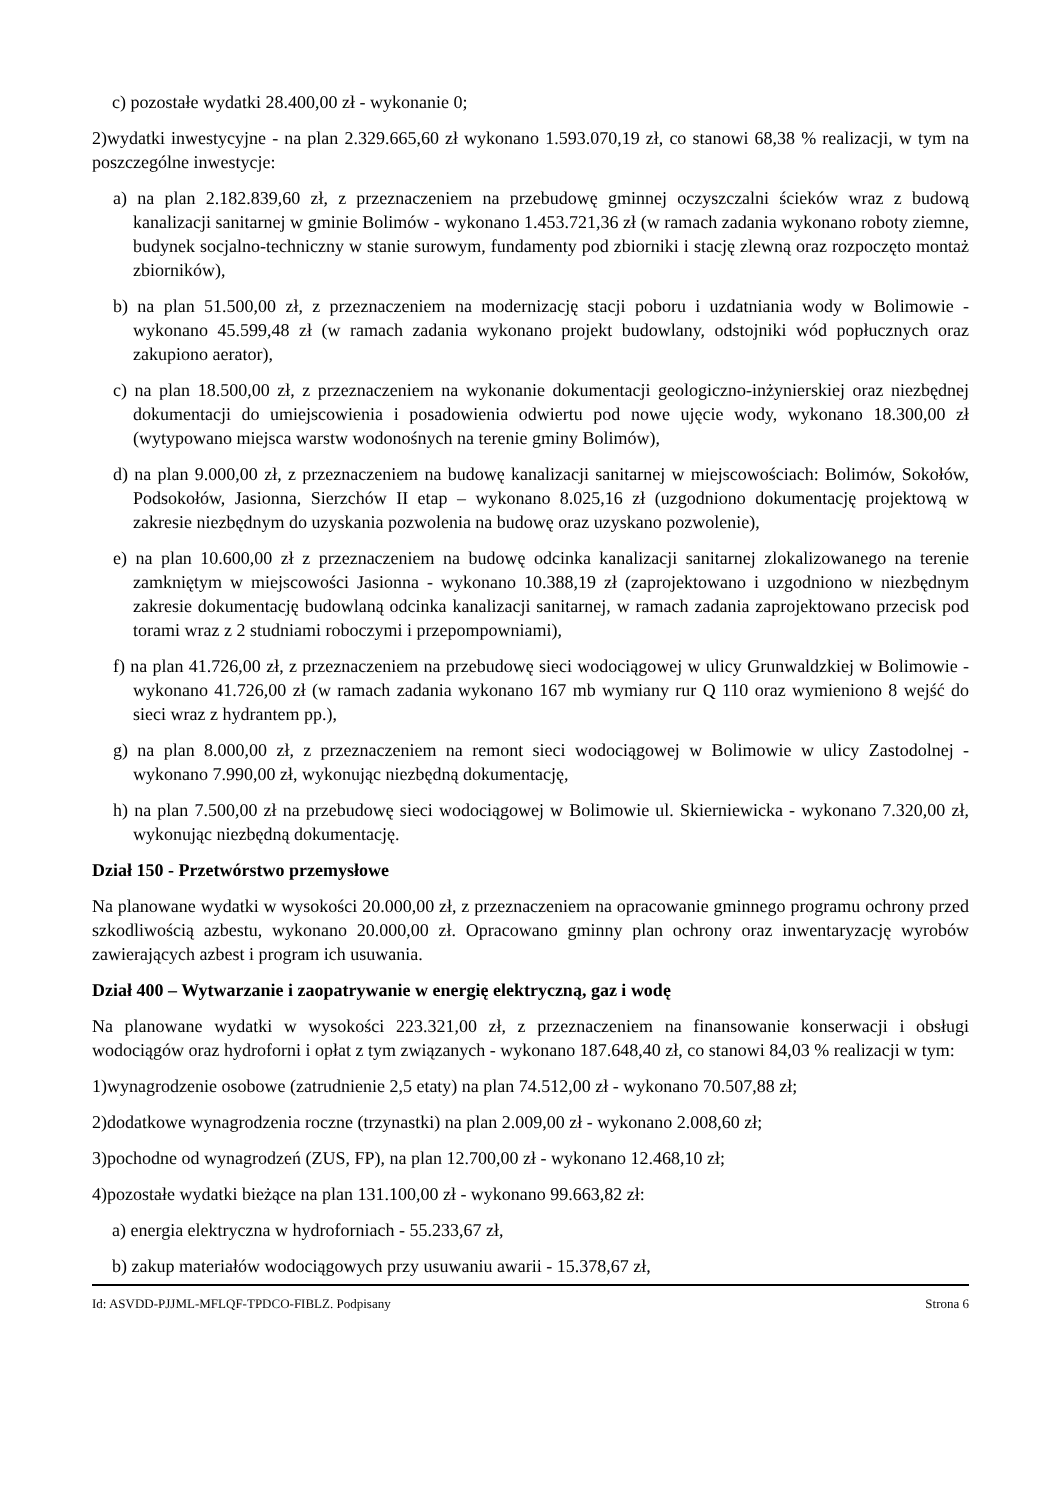c) pozostałe wydatki 28.400,00 zł - wykonanie 0;
2)wydatki inwestycyjne - na plan 2.329.665,60 zł wykonano 1.593.070,19 zł, co stanowi 68,38 % realizacji, w tym na poszczególne inwestycje:
a) na plan 2.182.839,60 zł, z przeznaczeniem na przebudowę gminnej oczyszczalni ścieków wraz z budową kanalizacji sanitarnej w gminie Bolimów - wykonano 1.453.721,36 zł (w ramach zadania wykonano roboty ziemne, budynek socjalno-techniczny w stanie surowym, fundamenty pod zbiorniki i stację zlewną oraz rozpoczęto montaż zbiorników),
b) na plan 51.500,00 zł, z przeznaczeniem na modernizację stacji poboru i uzdatniania wody w Bolimowie - wykonano 45.599,48 zł (w ramach zadania wykonano projekt budowlany, odstojniki wód popłucznych oraz zakupiono aerator),
c) na plan 18.500,00 zł, z przeznaczeniem na wykonanie dokumentacji geologiczno-inżynierskiej oraz niezbędnej dokumentacji do umiejscowienia i posadowienia odwiertu pod nowe ujęcie wody, wykonano 18.300,00 zł (wytypowano miejsca warstw wodonośnych na terenie gminy Bolimów),
d) na plan 9.000,00 zł, z przeznaczeniem na budowę kanalizacji sanitarnej w miejscowościach: Bolimów, Sokołów, Podsokołów, Jasionna, Sierzchów II etap – wykonano 8.025,16 zł (uzgodniono dokumentację projektową w zakresie niezbędnym do uzyskania pozwolenia na budowę oraz uzyskano pozwolenie),
e) na plan 10.600,00 zł z przeznaczeniem na budowę odcinka kanalizacji sanitarnej zlokalizowanego na terenie zamkniętym w miejscowości Jasionna - wykonano 10.388,19 zł (zaprojektowano i uzgodniono w niezbędnym zakresie dokumentację budowlaną odcinka kanalizacji sanitarnej, w ramach zadania zaprojektowano przecisk pod torami wraz z 2 studniami roboczymi i przepompowniami),
f) na plan 41.726,00 zł, z przeznaczeniem na przebudowę sieci wodociągowej w ulicy Grunwaldzkiej w Bolimowie - wykonano 41.726,00 zł (w ramach zadania wykonano 167 mb wymiany rur Q 110 oraz wymieniono 8 wejść do sieci wraz z hydrantem pp.),
g) na plan 8.000,00 zł, z przeznaczeniem na remont sieci wodociągowej w Bolimowie w ulicy Zastodolnej - wykonano 7.990,00 zł, wykonując niezbędną dokumentację,
h) na plan 7.500,00 zł na przebudowę sieci wodociągowej w Bolimowie ul. Skierniewicka - wykonano 7.320,00 zł, wykonując niezbędną dokumentację.
Dział 150 - Przetwórstwo przemysłowe
Na planowane wydatki w wysokości 20.000,00 zł, z przeznaczeniem na opracowanie gminnego programu ochrony przed szkodliwością azbestu, wykonano 20.000,00 zł. Opracowano gminny plan ochrony oraz inwentaryzację wyrobów zawierających azbest i program ich usuwania.
Dział 400 – Wytwarzanie i zaopatrywanie w energię elektryczną, gaz i wodę
Na planowane wydatki w wysokości 223.321,00 zł, z przeznaczeniem na finansowanie konserwacji i obsługi wodociągów oraz hydroforni i opłat z tym związanych - wykonano 187.648,40 zł, co stanowi 84,03 % realizacji w tym:
1)wynagrodzenie osobowe (zatrudnienie 2,5 etaty) na plan 74.512,00 zł - wykonano 70.507,88 zł;
2)dodatkowe wynagrodzenia roczne (trzynastki) na plan 2.009,00 zł - wykonano 2.008,60 zł;
3)pochodne od wynagrodzeń (ZUS, FP), na plan 12.700,00 zł - wykonano 12.468,10 zł;
4)pozostałe wydatki bieżące na plan 131.100,00 zł - wykonano 99.663,82 zł:
a) energia elektryczna w hydroforniach - 55.233,67 zł,
b) zakup materiałów wodociągowych przy usuwaniu awarii - 15.378,67 zł,
Id: ASVDD-PJJML-MFLQF-TPDCO-FIBLZ. Podpisany Strona 6